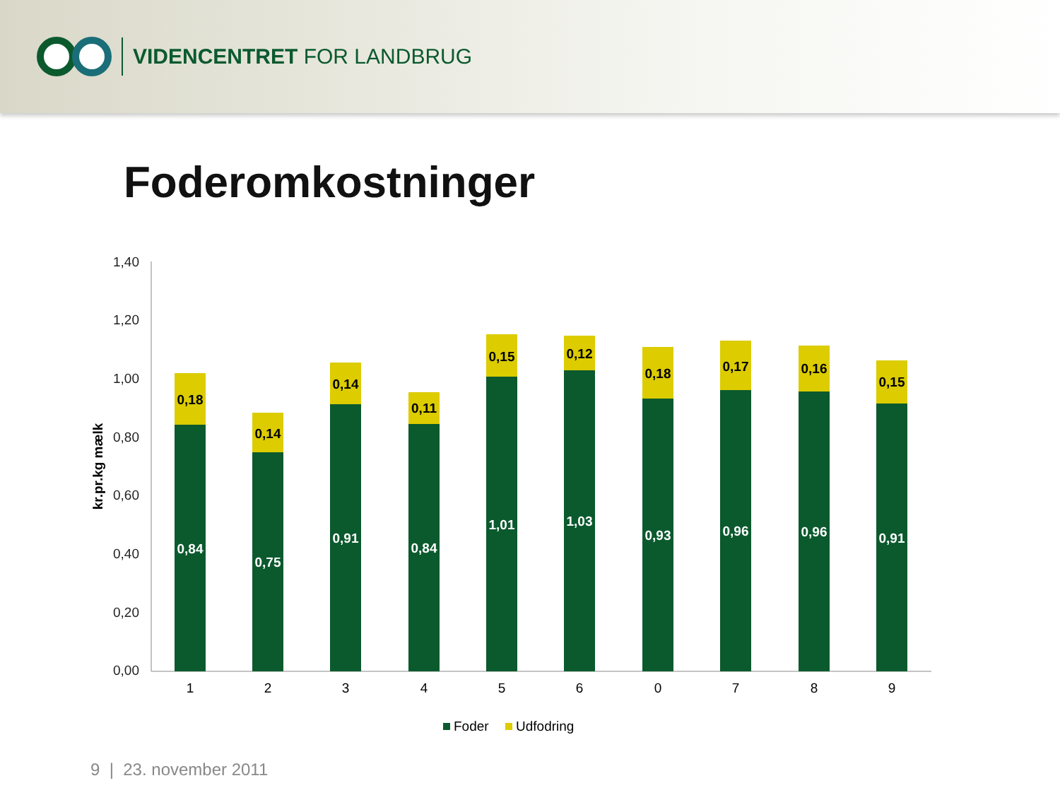VIDENCENTRET FOR LANDBRUG
Foderomkostninger
1,40
1,20
1,00
0,80
0,60
0,40
0,20
0,00
kr.pr.kg mælk
0,18
0,84
0,14
0,75
0,14
0,91
0,11
0,84
0,15
1,01
0,12
1,03
0,18
0,93
0,17
0,96
0,16
0,96
0,15
0,91
1
2
3
4
5
6
0
7
8
9
Foder
Udfodring
9 | 23. november 2011